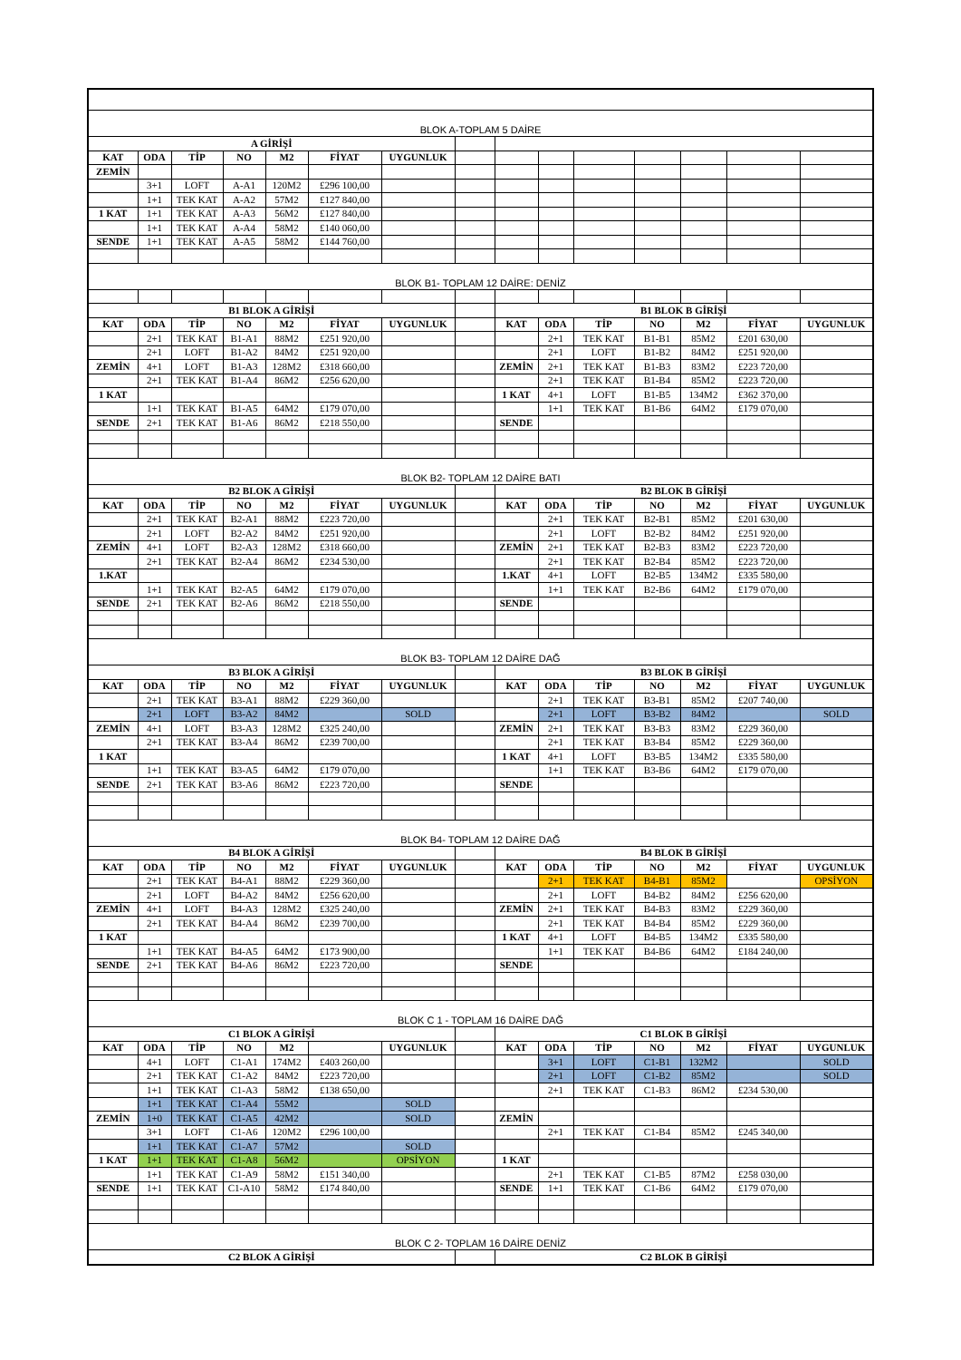| BLOK A-TOPLAM 5 DAİRE | | | | | | | | | | | | | | |
| A GİRİŞİ | | | | | | | | | | | | | | |
| KAT | ODA | TİP | NO | M2 | FİYAT | UYGUNLUK | | | | | | | | |
| ZEMİN | | | | | | | | | | | | | | |
| | 3+1 | LOFT | A-A1 | 120M2 | £296 100,00 | | | | | | | | | |
| | 1+1 | TEK KAT | A-A2 | 57M2 | £127 840,00 | | | | | | | | | |
| 1 KAT | 1+1 | TEK KAT | A-A3 | 56M2 | £127 840,00 | | | | | | | | | |
| | 1+1 | TEK KAT | A-A4 | 58M2 | £140 060,00 | | | | | | | | | |
| SENDE | 1+1 | TEK KAT | A-A5 | 58M2 | £144 760,00 | | | | | | | | | |
| BLOK B1- TOPLAM 12 DAİRE: DENİZ | | | | | | | | | | | | | | |
| B1 BLOK A GİRİŞİ | | | | | | | | B1 BLOK B GİRİŞİ | | | | | | |
| KAT | ODA | TİP | NO | M2 | FİYAT | UYGUNLUK | | KAT | ODA | TİP | NO | M2 | FİYAT | UYGUNLUK |
| | 2+1 | TEK KAT | B1-A1 | 88M2 | £251 920,00 | | | | 2+1 | TEK KAT | B1-B1 | 85M2 | £201 630,00 | |
| | 2+1 | LOFT | B1-A2 | 84M2 | £251 920,00 | | | | 2+1 | LOFT | B1-B2 | 84M2 | £251 920,00 | |
| ZEMİN | 4+1 | LOFT | B1-A3 | 128M2 | £318 660,00 | | | ZEMİN | 2+1 | TEK KAT | B1-B3 | 83M2 | £223 720,00 | |
| | 2+1 | TEK KAT | B1-A4 | 86M2 | £256 620,00 | | | | 2+1 | TEK KAT | B1-B4 | 85M2 | £223 720,00 | |
| 1 KAT | | | | | | | | 1 KAT | 4+1 | LOFT | B1-B5 | 134M2 | £362 370,00 | |
| | 1+1 | TEK KAT | B1-A5 | 64M2 | £179 070,00 | | | | 1+1 | TEK KAT | B1-B6 | 64M2 | £179 070,00 | |
| SENDE | 2+1 | TEK KAT | B1-A6 | 86M2 | £218 550,00 | | | SENDE | | | | | | |
| BLOK B2- TOPLAM 12 DAİRE BATI | | | | | | | | | | | | | | |
| B2 BLOK A GİRİŞİ | | | | | | | | B2 BLOK B GİRİŞİ | | | | | | |
| KAT | ODA | TİP | NO | M2 | FİYAT | UYGUNLUK | | KAT | ODA | TİP | NO | M2 | FİYAT | UYGUNLUK |
| | 2+1 | TEK KAT | B2-A1 | 88M2 | £223 720,00 | | | | 2+1 | TEK KAT | B2-B1 | 85M2 | £201 630,00 | |
| | 2+1 | LOFT | B2-A2 | 84M2 | £251 920,00 | | | | 2+1 | LOFT | B2-B2 | 84M2 | £251 920,00 | |
| ZEMİN | 4+1 | LOFT | B2-A3 | 128M2 | £318 660,00 | | | ZEMİN | 2+1 | TEK KAT | B2-B3 | 83M2 | £223 720,00 | |
| | 2+1 | TEK KAT | B2-A4 | 86M2 | £234 530,00 | | | | 2+1 | TEK KAT | B2-B4 | 85M2 | £223 720,00 | |
| 1.KAT | | | | | | | | 1.KAT | 4+1 | LOFT | B2-B5 | 134M2 | £335 580,00 | |
| | 1+1 | TEK KAT | B2-A5 | 64M2 | £179 070,00 | | | | 1+1 | TEK KAT | B2-B6 | 64M2 | £179 070,00 | |
| SENDE | 2+1 | TEK KAT | B2-A6 | 86M2 | £218 550,00 | | | SENDE | | | | | | |
| BLOK B3- TOPLAM 12 DAİRE DAĞ | | | | | | | | | | | | | | |
| B3 BLOK A GİRİŞİ | | | | | | | | B3 BLOK B GİRİŞİ | | | | | | |
| KAT | ODA | TİP | NO | M2 | FİYAT | UYGUNLUK | | KAT | ODA | TİP | NO | M2 | FİYAT | UYGUNLUK |
| | 2+1 | TEK KAT | B3-A1 | 88M2 | £229 360,00 | | | | 2+1 | TEK KAT | B3-B1 | 85M2 | £207 740,00 | |
| | 2+1 | LOFT | B3-A2 | 84M2 | | SOLD | | | 2+1 | LOFT | B3-B2 | 84M2 | | SOLD |
| ZEMİN | 4+1 | LOFT | B3-A3 | 128M2 | £325 240,00 | | | ZEMİN | 2+1 | TEK KAT | B3-B3 | 83M2 | £229 360,00 | |
| | 2+1 | TEK KAT | B3-A4 | 86M2 | £239 700,00 | | | | 2+1 | TEK KAT | B3-B4 | 85M2 | £229 360,00 | |
| 1 KAT | | | | | | | | 1 KAT | 4+1 | LOFT | B3-B5 | 134M2 | £335 580,00 | |
| | 1+1 | TEK KAT | B3-A5 | 64M2 | £179 070,00 | | | | 1+1 | TEK KAT | B3-B6 | 64M2 | £179 070,00 | |
| SENDE | 2+1 | TEK KAT | B3-A6 | 86M2 | £223 720,00 | | | SENDE | | | | | | |
| BLOK B4- TOPLAM 12 DAİRE DAĞ | | | | | | | | | | | | | | |
| B4 BLOK A GİRİŞİ | | | | | | | | B4 BLOK B GİRİŞİ | | | | | | |
| KAT | ODA | TİP | NO | M2 | FİYAT | UYGUNLUK | | KAT | ODA | TİP | NO | M2 | FİYAT | UYGUNLUK |
| | 2+1 | TEK KAT | B4-A1 | 88M2 | £229 360,00 | | | | 2+1 | TEK KAT | B4-B1 | 85M2 | | OPSİYON |
| | 2+1 | LOFT | B4-A2 | 84M2 | £256 620,00 | | | | 2+1 | LOFT | B4-B2 | 84M2 | £256 620,00 | |
| ZEMİN | 4+1 | LOFT | B4-A3 | 128M2 | £325 240,00 | | | ZEMİN | 2+1 | TEK KAT | B4-B3 | 83M2 | £229 360,00 | |
| | 2+1 | TEK KAT | B4-A4 | 86M2 | £239 700,00 | | | | 2+1 | TEK KAT | B4-B4 | 85M2 | £229 360,00 | |
| 1 KAT | | | | | | | | 1 KAT | 4+1 | LOFT | B4-B5 | 134M2 | £335 580,00 | |
| | 1+1 | TEK KAT | B4-A5 | 64M2 | £173 900,00 | | | | 1+1 | TEK KAT | B4-B6 | 64M2 | £184 240,00 | |
| SENDE | 2+1 | TEK KAT | B4-A6 | 86M2 | £223 720,00 | | | SENDE | | | | | | |
| BLOK C 1 - TOPLAM 16 DAİRE DAĞ | | | | | | | | | | | | | | |
| C1 BLOK A GİRİŞİ | | | | | | | | C1 BLOK B GİRİŞİ | | | | | | |
| KAT | ODA | TİP | NO | M2 | | UYGUNLUK | | KAT | ODA | TİP | NO | M2 | FİYAT | UYGUNLUK |
| | 4+1 | LOFT | C1-A1 | 174M2 | £403 260,00 | | | | 3+1 | LOFT | C1-B1 | 132M2 | | SOLD |
| | 2+1 | TEK KAT | C1-A2 | 84M2 | £223 720,00 | | | | 2+1 | LOFT | C1-B2 | 85M2 | | SOLD |
| | 1+1 | TEK KAT | C1-A3 | 58M2 | £138 650,00 | | | | 2+1 | TEK KAT | C1-B3 | 86M2 | £234 530,00 | |
| | 1+1 | TEK KAT | C1-A4 | 55M2 | | SOLD | | | | | | | | |
| ZEMİN | 1+0 | TEK KAT | C1-A5 | 42M2 | | SOLD | | ZEMİN | | | | | | |
| | 3+1 | LOFT | C1-A6 | 120M2 | £296 100,00 | | | | 2+1 | TEK KAT | C1-B4 | 85M2 | £245 340,00 | |
| | 1+1 | TEK KAT | C1-A7 | 57M2 | | SOLD | | | | | | | | |
| 1 KAT | 1+1 | TEK KAT | C1-A8 | 56M2 | | OPSİYON | | 1 KAT | | | | | | |
| | 1+1 | TEK KAT | C1-A9 | 58M2 | £151 340,00 | | | | 2+1 | TEK KAT | C1-B5 | 87M2 | £258 030,00 | |
| SENDE | 1+1 | TEK KAT | C1-A10 | 58M2 | £174 840,00 | | | SENDE | 1+1 | TEK KAT | C1-B6 | 64M2 | £179 070,00 | |
| BLOK C 2- TOPLAM 16 DAİRE DENİZ | | | | | | | | | | | | | | |
| C2 BLOK A GİRİŞİ | | | | | | | | C2 BLOK B GİRİŞİ | | | | | | |